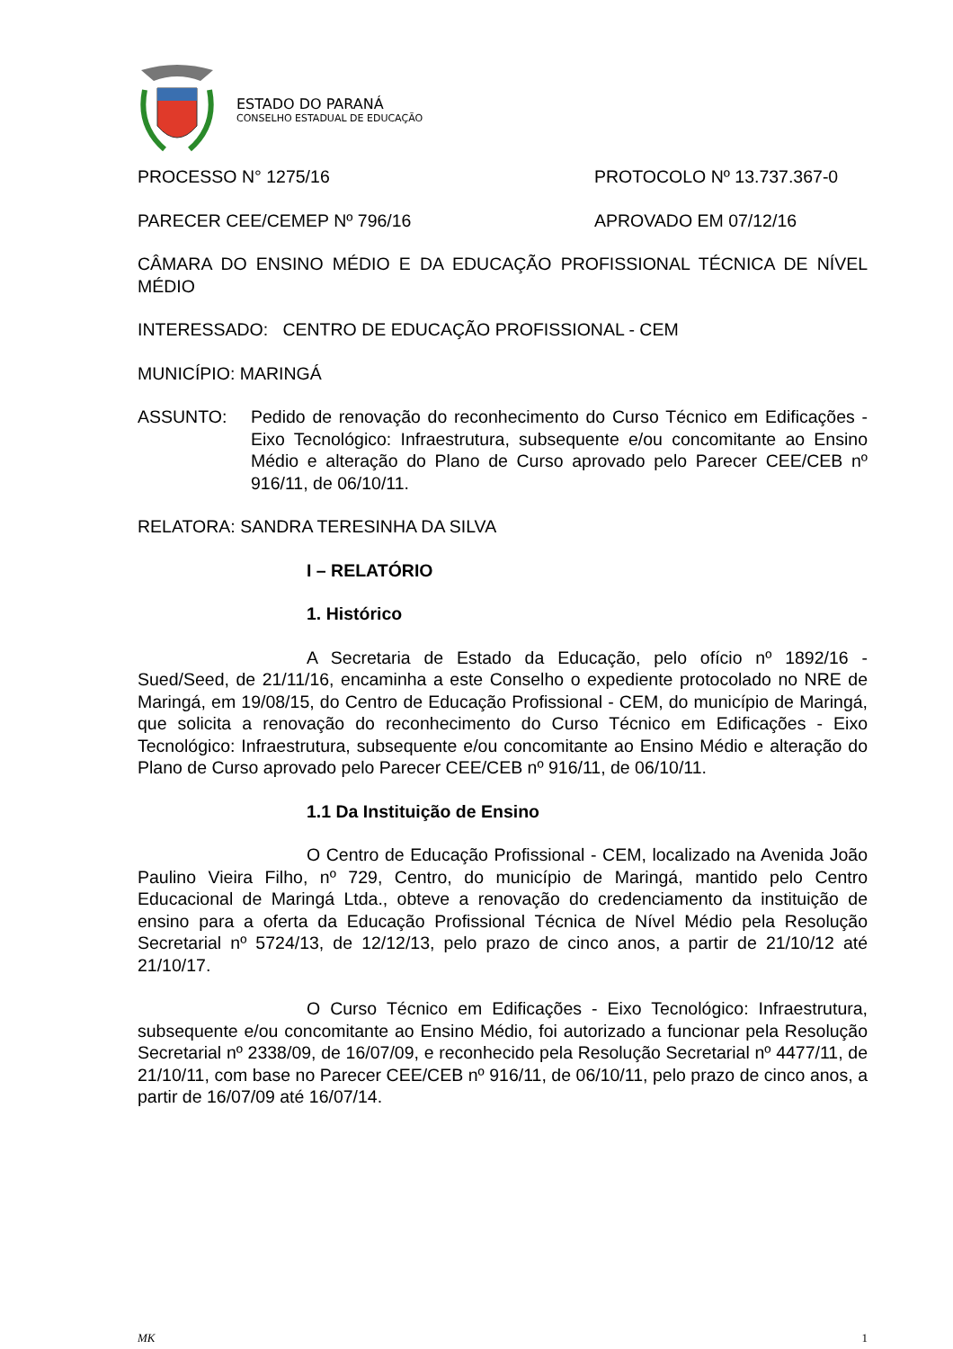ESTADO DO PARANÁ
CONSELHO ESTADUAL DE EDUCAÇÃO
PROCESSO N° 1275/16 PROTOCOLO Nº 13.737.367-0
PARECER CEE/CEMEP Nº 796/16 APROVADO EM 07/12/16
CÂMARA DO ENSINO MÉDIO E DA EDUCAÇÃO PROFISSIONAL TÉCNICA DE NÍVEL MÉDIO
INTERESSADO: CENTRO DE EDUCAÇÃO PROFISSIONAL - CEM
MUNICÍPIO: MARINGÁ
ASSUNTO: Pedido de renovação do reconhecimento do Curso Técnico em Edificações - Eixo Tecnológico: Infraestrutura, subsequente e/ou concomitante ao Ensino Médio e alteração do Plano de Curso aprovado pelo Parecer CEE/CEB nº 916/11, de 06/10/11.
RELATORA: SANDRA TERESINHA DA SILVA
I – RELATÓRIO
1. Histórico
A Secretaria de Estado da Educação, pelo ofício nº 1892/16 - Sued/Seed, de 21/11/16, encaminha a este Conselho o expediente protocolado no NRE de Maringá, em 19/08/15, do Centro de Educação Profissional - CEM, do município de Maringá, que solicita a renovação do reconhecimento do Curso Técnico em Edificações - Eixo Tecnológico: Infraestrutura, subsequente e/ou concomitante ao Ensino Médio e alteração do Plano de Curso aprovado pelo Parecer CEE/CEB nº 916/11, de 06/10/11.
1.1 Da Instituição de Ensino
O Centro de Educação Profissional - CEM, localizado na Avenida João Paulino Vieira Filho, nº 729, Centro, do município de Maringá, mantido pelo Centro Educacional de Maringá Ltda., obteve a renovação do credenciamento da instituição de ensino para a oferta da Educação Profissional Técnica de Nível Médio pela Resolução Secretarial nº 5724/13, de 12/12/13, pelo prazo de cinco anos, a partir de 21/10/12 até 21/10/17.
O Curso Técnico em Edificações - Eixo Tecnológico: Infraestrutura, subsequente e/ou concomitante ao Ensino Médio, foi autorizado a funcionar pela Resolução Secretarial nº 2338/09, de 16/07/09, e reconhecido pela Resolução Secretarial nº 4477/11, de 21/10/11, com base no Parecer CEE/CEB nº 916/11, de 06/10/11, pelo prazo de cinco anos, a partir de 16/07/09 até 16/07/14.
MK 1